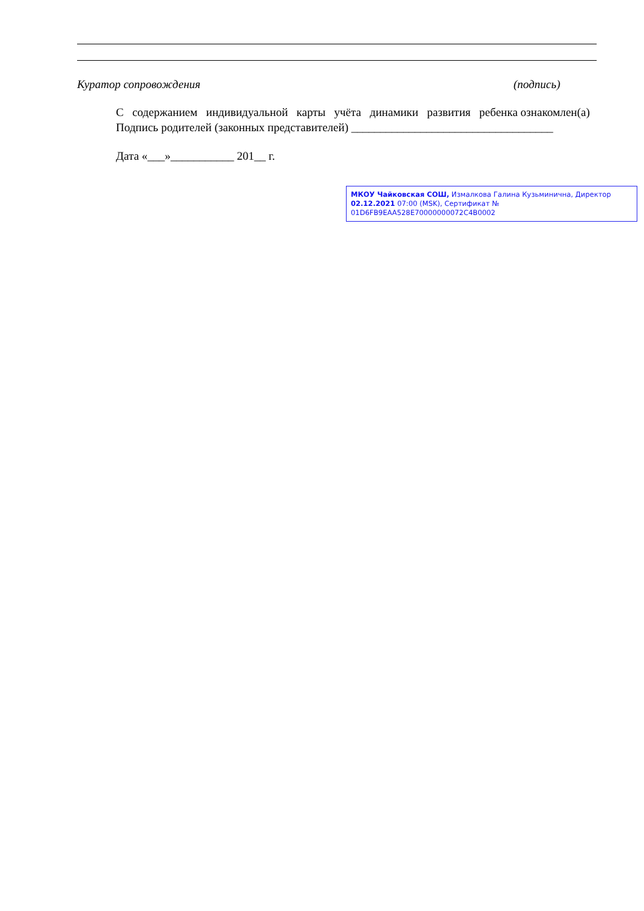Куратор сопровождения (подпись)
С содержанием индивидуальной карты учёта динамики развития ребенка ознакомлен(а)
Подпись родителей (законных представителей) ___________________________________
Дата «___»___________ 201__ г.
МКОУ Чайковская СОШ, Измалкова Галина Кузьминична, Директор
02.12.2021 07:00 (MSK), Сертификат № 01D6FB9EAA528E70000000072C4B0002